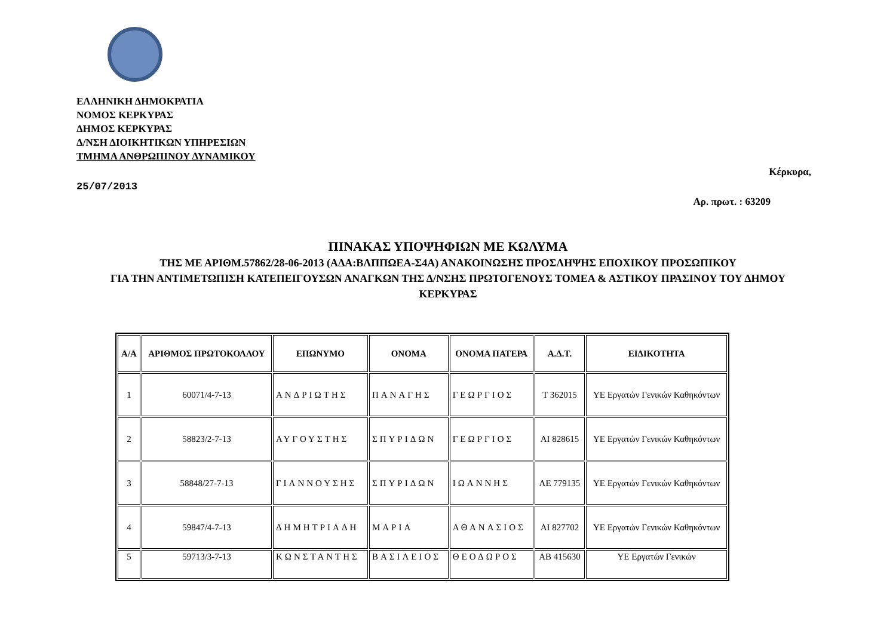ΕΛΛΗΝΙΚΗ ΔΗΜΟΚΡΑΤΙΑ
ΝΟΜΟΣ ΚΕΡΚΥΡΑΣ
ΔΗΜΟΣ ΚΕΡΚΥΡΑΣ
Δ/ΝΣΗ ΔΙΟΙΚΗΤΙΚΩΝ ΥΠΗΡΕΣΙΩΝ
ΤΜΗΜΑ ΑΝΘΡΩΠΙΝΟΥ ΔΥΝΑΜΙΚΟΥ
25/07/2013
Κέρκυρα,
Αρ. πρωτ. : 63209
ΠΙΝΑΚΑΣ ΥΠΟΨΗΦΙΩΝ ΜΕ ΚΩΛΥΜΑ
ΤΗΣ ΜΕ ΑΡΙΘΜ.57862/28-06-2013 (ΑΔΑ:ΒΛΠΠΩΕΑ-Σ4Α) ΑΝΑΚΟΙΝΩΣΗΣ ΠΡΟΣΛΗΨΗΣ ΕΠΟΧΙΚΟΥ ΠΡΟΣΩΠΙΚΟΥ
ΓΙΑ ΤΗΝ ΑΝΤΙΜΕΤΩΠΙΣΗ ΚΑΤΕΠΕΙΓΟΥΣΩΝ ΑΝΑΓΚΩΝ ΤΗΣ Δ/ΝΣΗΣ ΠΡΩΤΟΓΕΝΟΥΣ ΤΟΜΕΑ & ΑΣΤΙΚΟΥ ΠΡΑΣΙΝΟΥ ΤΟΥ ΔΗΜΟΥ ΚΕΡΚΥΡΑΣ
| Α/Α | ΑΡΙΘΜΟΣ ΠΡΩΤΟΚΟΛΛΟΥ | ΕΠΩΝΥΜΟ | ΟΝΟΜΑ | ΟΝΟΜΑ ΠΑΤΕΡΑ | Α.Δ.Τ. | ΕΙΔΙΚΟΤΗΤΑ |
| --- | --- | --- | --- | --- | --- | --- |
| 1 | 60071/4-7-13 | ΑΝΔΡΙΩΤΗΣ | ΠΑΝΑΓΗΣ | ΓΕΩΡΓΙΟΣ | Τ 362015 | ΥΕ Εργατών Γενικών Καθηκόντων |
| 2 | 58823/2-7-13 | ΑΥΓΟΥΣΤΗΣ | ΣΠΥΡΙΔΩΝ | ΓΕΩΡΓΙΟΣ | ΑΙ 828615 | ΥΕ Εργατών Γενικών Καθηκόντων |
| 3 | 58848/27-7-13 | ΓΙΑΝΝΟΥΣΗΣ | ΣΠΥΡΙΔΩΝ | ΙΩΑΝΝΗΣ | ΑΕ 779135 | ΥΕ Εργατών Γενικών Καθηκόντων |
| 4 | 59847/4-7-13 | ΔΗΜΗΤΡΙΑΔΗ | ΜΑΡΙΑ | ΑΘΑΝΑΣΙΟΣ | ΑΙ 827702 | ΥΕ Εργατών Γενικών Καθηκόντων |
| 5 | 59713/3-7-13 | ΚΩΝΣΤΑΝΤΗΣ | ΒΑΣΙΛΕΙΟΣ | ΘΕΟΔΩΡΟΣ | ΑΒ 415630 | ΥΕ Εργατών Γενικών |